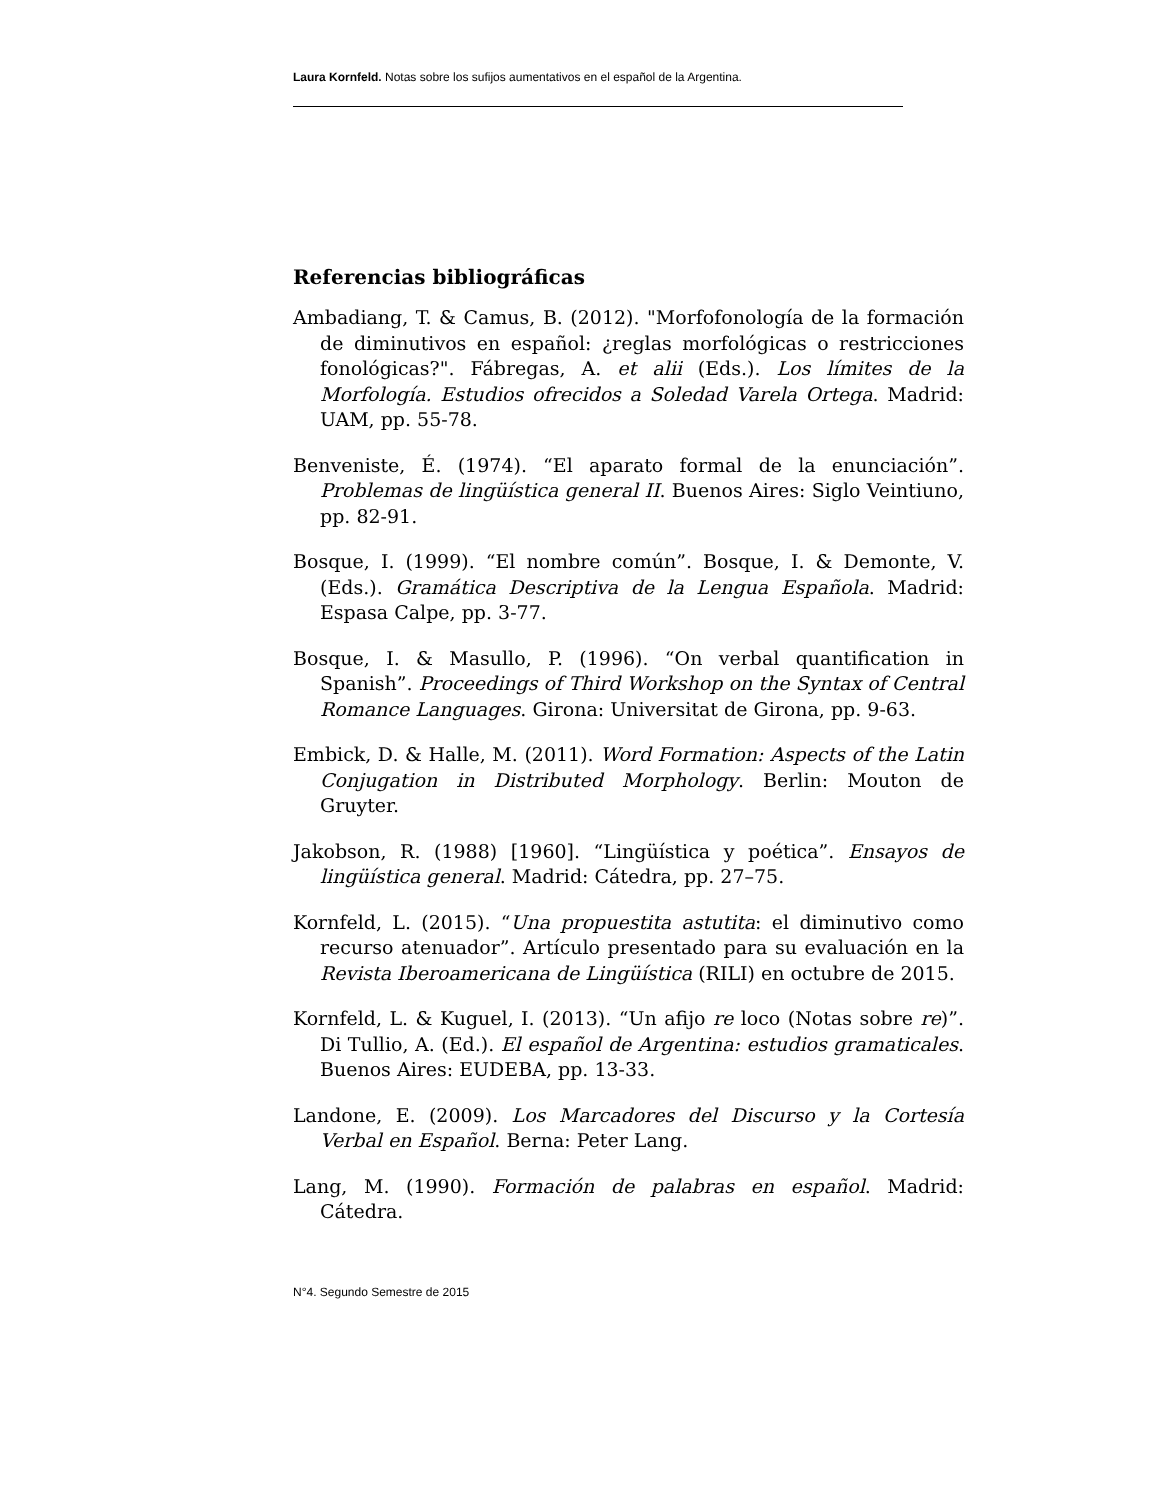Laura Kornfeld. Notas sobre los sufijos aumentativos en el español de la Argentina.
Referencias bibliográficas
Ambadiang, T. & Camus, B. (2012). "Morfofonología de la formación de diminutivos en español: ¿reglas morfológicas o restricciones fonológicas?". Fábregas, A. et alii (Eds.). Los límites de la Morfología. Estudios ofrecidos a Soledad Varela Ortega. Madrid: UAM, pp. 55-78.
Benveniste, É. (1974). “El aparato formal de la enunciación”. Problemas de lingüística general II. Buenos Aires: Siglo Veintiuno, pp. 82-91.
Bosque, I. (1999). “El nombre común”. Bosque, I. & Demonte, V. (Eds.). Gramática Descriptiva de la Lengua Española. Madrid: Espasa Calpe, pp. 3-77.
Bosque, I. & Masullo, P. (1996). “On verbal quantification in Spanish”. Proceedings of Third Workshop on the Syntax of Central Romance Languages. Girona: Universitat de Girona, pp. 9-63.
Embick, D. & Halle, M. (2011). Word Formation: Aspects of the Latin Conjugation in Distributed Morphology. Berlin: Mouton de Gruyter.
Jakobson, R. (1988) [1960]. “Lingüística y poética”. Ensayos de lingüística general. Madrid: Cátedra, pp. 27–75.
Kornfeld, L. (2015). “Una propuestita astutita: el diminutivo como recurso atenuador”. Artículo presentado para su evaluación en la Revista Iberoamericana de Lingüística (RILI) en octubre de 2015.
Kornfeld, L. & Kuguel, I. (2013). “Un afijo re loco (Notas sobre re)”. Di Tullio, A. (Ed.). El español de Argentina: estudios gramaticales. Buenos Aires: EUDEBA, pp. 13-33.
Landone, E. (2009). Los Marcadores del Discurso y la Cortesía Verbal en Español. Berna: Peter Lang.
Lang, M. (1990). Formación de palabras en español. Madrid: Cátedra.
N°4. Segundo Semestre de 2015